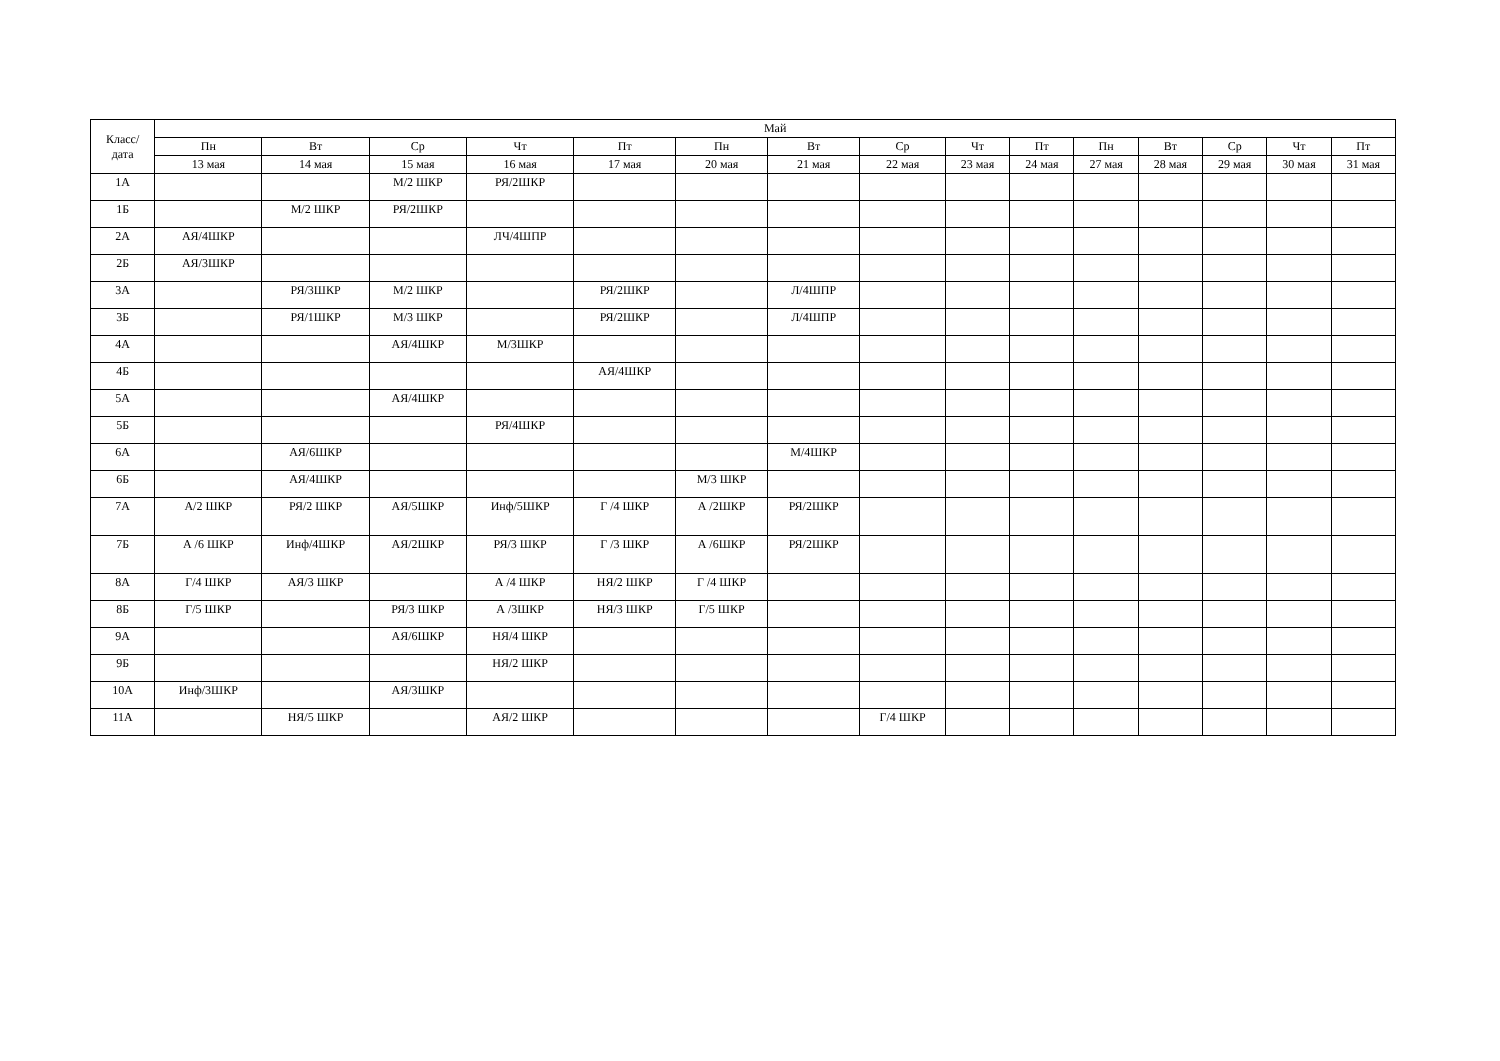| Класс/ дата | Май | | | | | | | | | | | | | | |
| --- | --- | --- | --- | --- | --- | --- | --- | --- | --- | --- | --- | --- | --- | --- | --- |
| | Пн | Вт | Ср | Чт | Пт | Пн | Вт | Ср | Чт | Пт | Пн | Вт | Ср | Чт | Пт |
| | 13 мая | 14 мая | 15 мая | 16 мая | 17 мая | 20 мая | 21 мая | 22 мая | 23 мая | 24 мая | 27 мая | 28 мая | 29 мая | 30 мая | 31 мая |
| 1А | | | М/2 ШКР | РЯ/2ШКР | | | | | | | | | | | |
| 1Б | | М/2 ШКР | РЯ/2ШКР | | | | | | | | | | | | |
| 2А | АЯ/4ШКР | | | ЛЧ/4ШПР | | | | | | | | | | | |
| 2Б | АЯ/3ШКР | | | | | | | | | | | | | | |
| 3А | | РЯ/3ШКР | М/2 ШКР | | РЯ/2ШКР | | Л/4ШПР | | | | | | | | |
| 3Б | | РЯ/1ШКР | М/3 ШКР | | РЯ/2ШКР | | Л/4ШПР | | | | | | | | |
| 4А | | | АЯ/4ШКР | М/3ШКР | | | | | | | | | | | |
| 4Б | | | | | АЯ/4ШКР | | | | | | | | | | |
| 5А | | | АЯ/4ШКР | | | | | | | | | | | | |
| 5Б | | | | РЯ/4ШКР | | | | | | | | | | | |
| 6А | | АЯ/6ШКР | | | | | М/4ШКР | | | | | | | | |
| 6Б | | АЯ/4ШКР | | | | М/3 ШКР | | | | | | | | | |
| 7А | А/2 ШКР | РЯ/2 ШКР | АЯ/5ШКР | Инф/5ШКР | Г /4 ШКР | А /2ШКР | РЯ/2ШКР | | | | | | | | |
| 7Б | А /6 ШКР | Инф/4ШКР | АЯ/2ШКР | РЯ/3 ШКР | Г /3 ШКР | А /6ШКР | РЯ/2ШКР | | | | | | | | |
| 8А | Г/4 ШКР | АЯ/3 ШКР | | А /4 ШКР | НЯ/2 ШКР | Г /4 ШКР | | | | | | | | | |
| 8Б | Г/5 ШКР | | РЯ/3 ШКР | А /3ШКР | НЯ/3 ШКР | Г/5 ШКР | | | | | | | | | |
| 9А | | | АЯ/6ШКР | НЯ/4 ШКР | | | | | | | | | | | |
| 9Б | | | | НЯ/2 ШКР | | | | | | | | | | | |
| 10А | Инф/3ШКР | | АЯ/3ШКР | | | | | | | | | | | | |
| 11А | | НЯ/5 ШКР | | АЯ/2 ШКР | | | | Г/4 ШКР | | | | | | | |